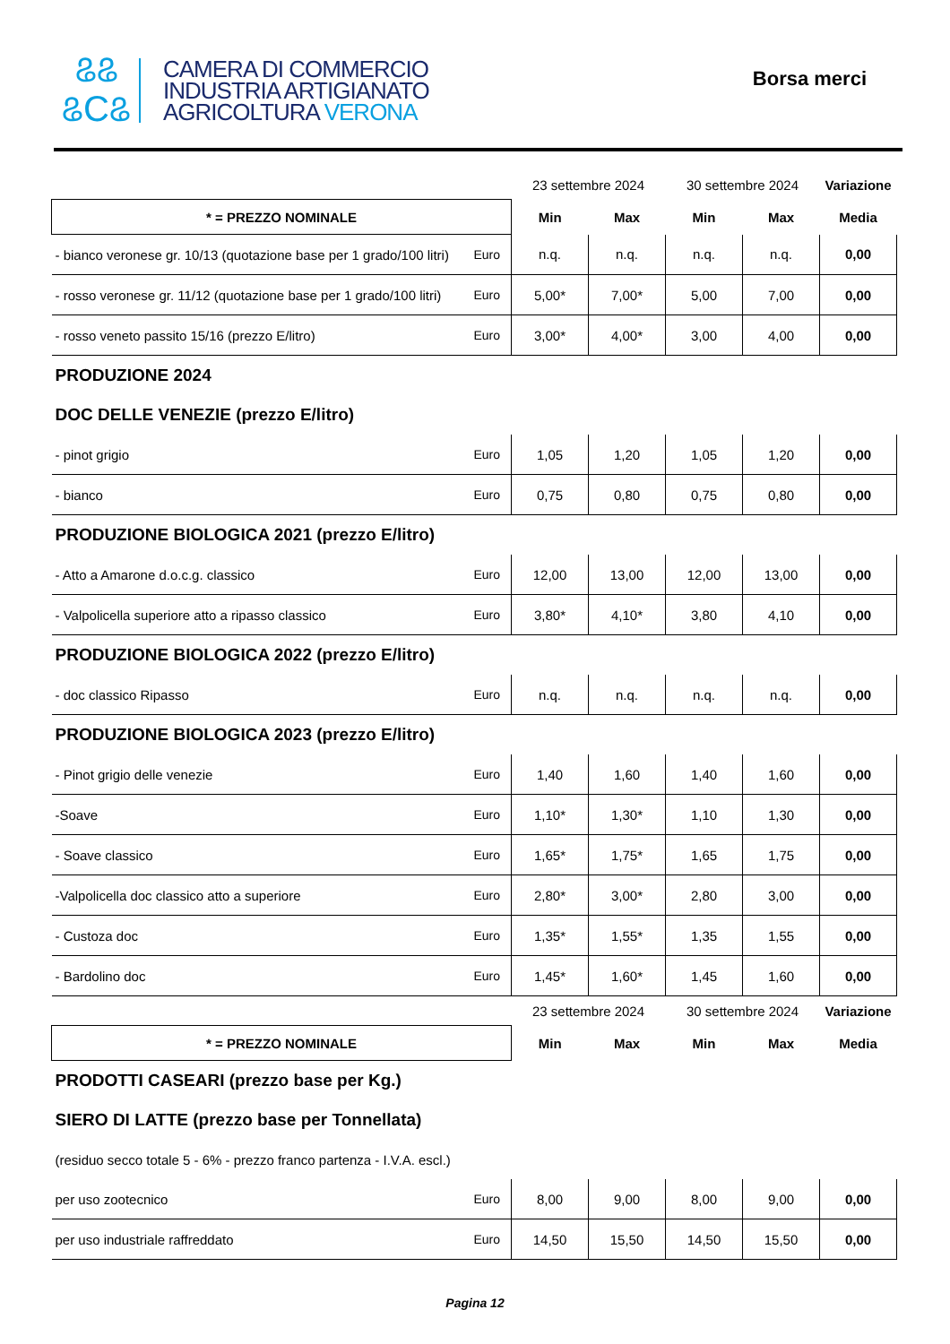ଌଌ
ଌCଌ
CAMERA DI COMMERCIO
INDUSTRIA ARTIGIANATO
AGRICOLTURA VERONA
Borsa merci
| | | 23 settembre 2024 | | 30 settembre 2024 | | Variazione |
| --- | --- | --- | --- | --- | --- | --- |
| * = PREZZO NOMINALE | | Min | Max | Min | Max | Media |
| - bianco veronese gr. 10/13 (quotazione base per 1 grado/100 litri) | Euro | n.q. | n.q. | n.q. | n.q. | 0,00 |
| - rosso veronese gr. 11/12 (quotazione base per 1 grado/100 litri) | Euro | 5,00* | 7,00* | 5,00 | 7,00 | 0,00 |
| - rosso veneto passito 15/16 (prezzo E/litro) | Euro | 3,00* | 4,00* | 3,00 | 4,00 | 0,00 |
| PRODUZIONE 2024 | | | | | | |
| DOC DELLE VENEZIE (prezzo E/litro) | | | | | | |
| - pinot grigio | Euro | 1,05 | 1,20 | 1,05 | 1,20 | 0,00 |
| - bianco | Euro | 0,75 | 0,80 | 0,75 | 0,80 | 0,00 |
| PRODUZIONE BIOLOGICA 2021 (prezzo E/litro) | | | | | | |
| - Atto a Amarone d.o.c.g. classico | Euro | 12,00 | 13,00 | 12,00 | 13,00 | 0,00 |
| - Valpolicella superiore atto a ripasso classico | Euro | 3,80* | 4,10* | 3,80 | 4,10 | 0,00 |
| PRODUZIONE BIOLOGICA 2022 (prezzo E/litro) | | | | | | |
| - doc classico Ripasso | Euro | n.q. | n.q. | n.q. | n.q. | 0,00 |
| PRODUZIONE BIOLOGICA 2023 (prezzo E/litro) | | | | | | |
| - Pinot grigio delle venezie | Euro | 1,40 | 1,60 | 1,40 | 1,60 | 0,00 |
| -Soave | Euro | 1,10* | 1,30* | 1,10 | 1,30 | 0,00 |
| - Soave classico | Euro | 1,65* | 1,75* | 1,65 | 1,75 | 0,00 |
| -Valpolicella doc classico atto a superiore | Euro | 2,80* | 3,00* | 2,80 | 3,00 | 0,00 |
| - Custoza doc | Euro | 1,35* | 1,55* | 1,35 | 1,55 | 0,00 |
| - Bardolino doc | Euro | 1,45* | 1,60* | 1,45 | 1,60 | 0,00 |
| | | 23 settembre 2024 | | 30 settembre 2024 | | Variazione |
| * = PREZZO NOMINALE | | Min | Max | Min | Max | Media |
| PRODOTTI CASEARI (prezzo base per Kg.) | | | | | | |
| SIERO DI LATTE (prezzo base per Tonnellata) | | | | | | |
| (residuo secco totale 5 - 6% - prezzo franco partenza - I.V.A. escl.) | | | | | | |
| per uso zootecnico | Euro | 8,00 | 9,00 | 8,00 | 9,00 | 0,00 |
| per uso industriale raffreddato | Euro | 14,50 | 15,50 | 14,50 | 15,50 | 0,00 |
Pagina 12